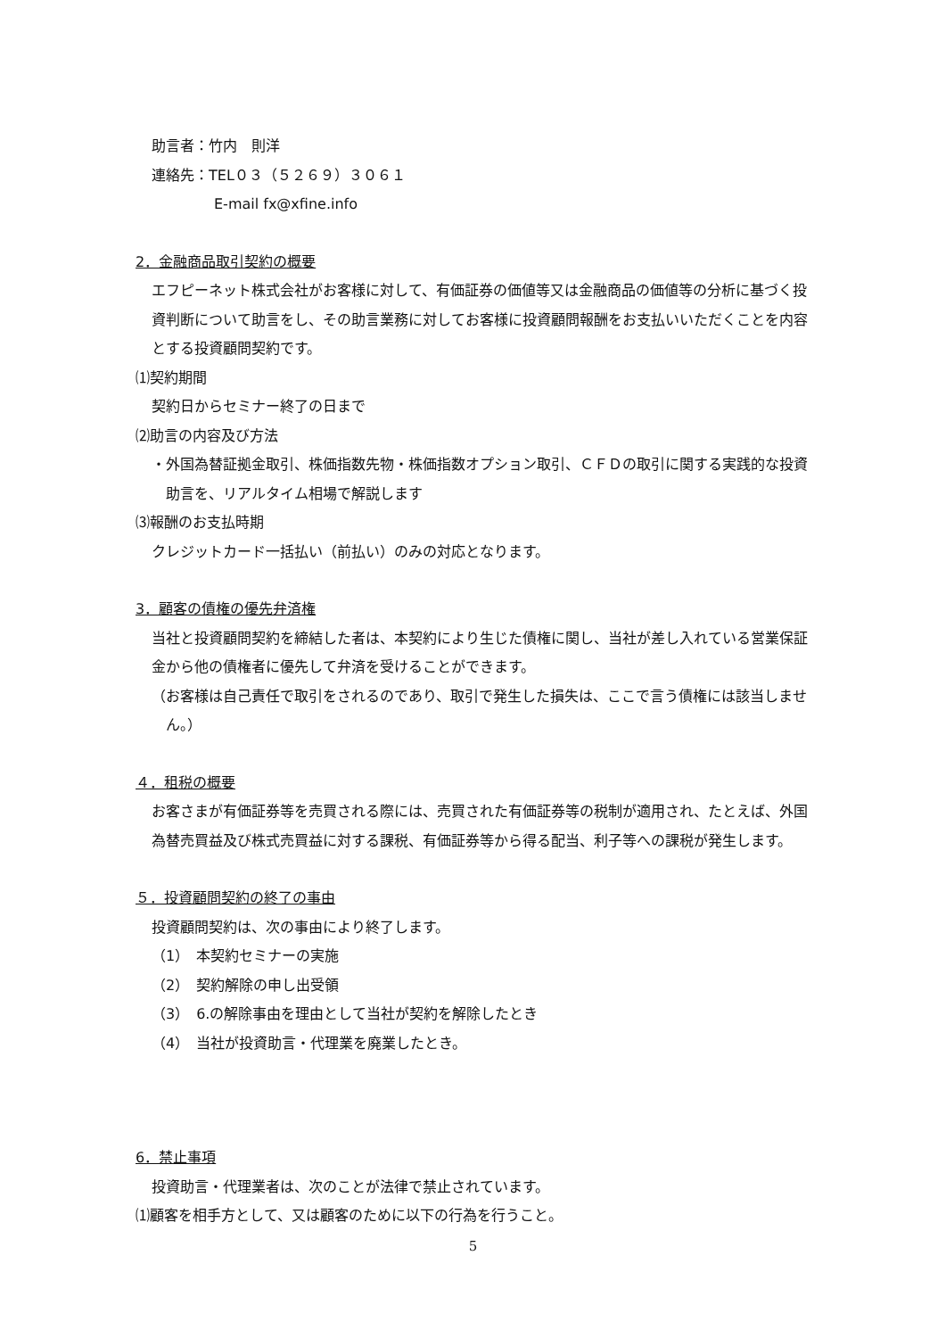助言者：竹内　則洋
連絡先：TEL０３（５２６９）３０６１
E-mail fx@xfine.info
2．金融商品取引契約の概要
エフピーネット株式会社がお客様に対して、有価証券の価値等又は金融商品の価値等の分析に基づく投資判断について助言をし、その助言業務に対してお客様に投資顧問報酬をお支払いいただくことを内容とする投資顧問契約です。
⑴契約期間
契約日からセミナー終了の日まで
⑵助言の内容及び方法
・外国為替証拠金取引、株価指数先物・株価指数オプション取引、ＣＦＤの取引に関する実践的な投資助言を、リアルタイム相場で解説します
⑶報酬のお支払時期
クレジットカード一括払い（前払い）のみの対応となります。
3．顧客の債権の優先弁済権
当社と投資顧問契約を締結した者は、本契約により生じた債権に関し、当社が差し入れている営業保証金から他の債権者に優先して弁済を受けることができます。
（お客様は自己責任で取引をされるのであり、取引で発生した損失は、ここで言う債権には該当しません。）
４．租税の概要
お客さまが有価証券等を売買される際には、売買された有価証券等の税制が適用され、たとえば、外国為替売買益及び株式売買益に対する課税、有価証券等から得る配当、利子等への課税が発生します。
５．投資顧問契約の終了の事由
投資顧問契約は、次の事由により終了します。
（1）　本契約セミナーの実施
（2）　契約解除の申し出受領
（3）　6.の解除事由を理由として当社が契約を解除したとき
（4）　当社が投資助言・代理業を廃業したとき。
6．禁止事項
投資助言・代理業者は、次のことが法律で禁止されています。
⑴顧客を相手方として、又は顧客のために以下の行為を行うこと。
5